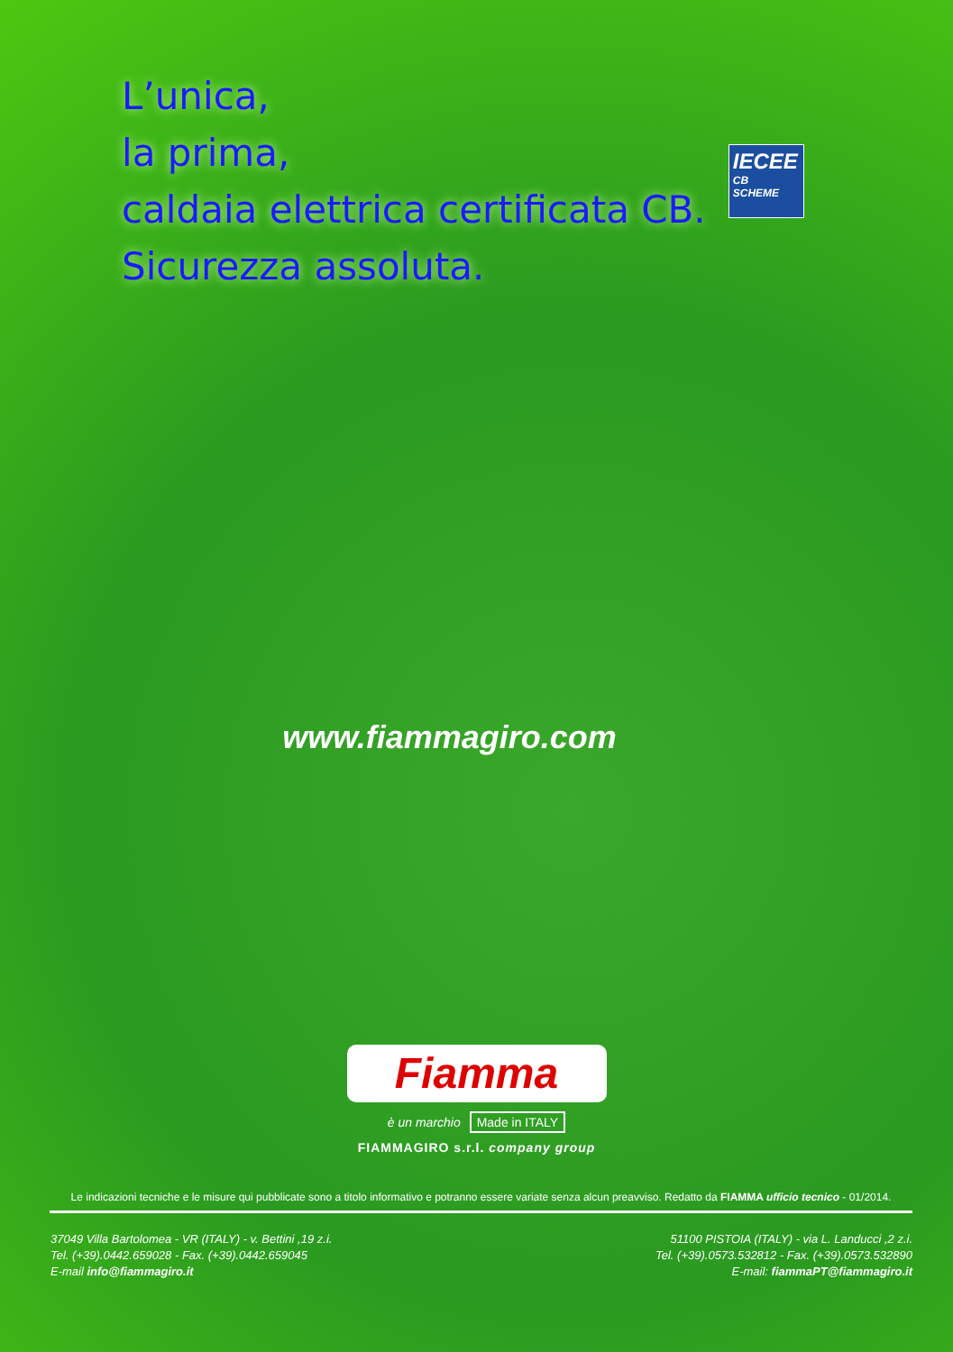L’unica,
la prima,
caldaia elettrica certificata CB.
Sicurezza assoluta.
IECEE
CB
SCHEME
www.fiammagiro.com
Fiamma
è un marchio Made in ITALY
FIAMMAGIRO s.r.l. company group
Le indicazioni tecniche e le misure qui pubblicate sono a titolo informativo e potranno essere variate senza alcun preavviso. Redatto da FIAMMA ufficio tecnico - 01/2014.
37049 Villa Bartolomea - VR (ITALY) - v. Bettini ,19 z.i.
Tel. (+39).0442.659028 - Fax. (+39).0442.659045
E-mail info@fiammagiro.it
51100 PISTOIA (ITALY) - via L. Landucci ,2 z.i.
Tel. (+39).0573.532812 - Fax. (+39).0573.532890
E-mail: fiammaPT@fiammagiro.it